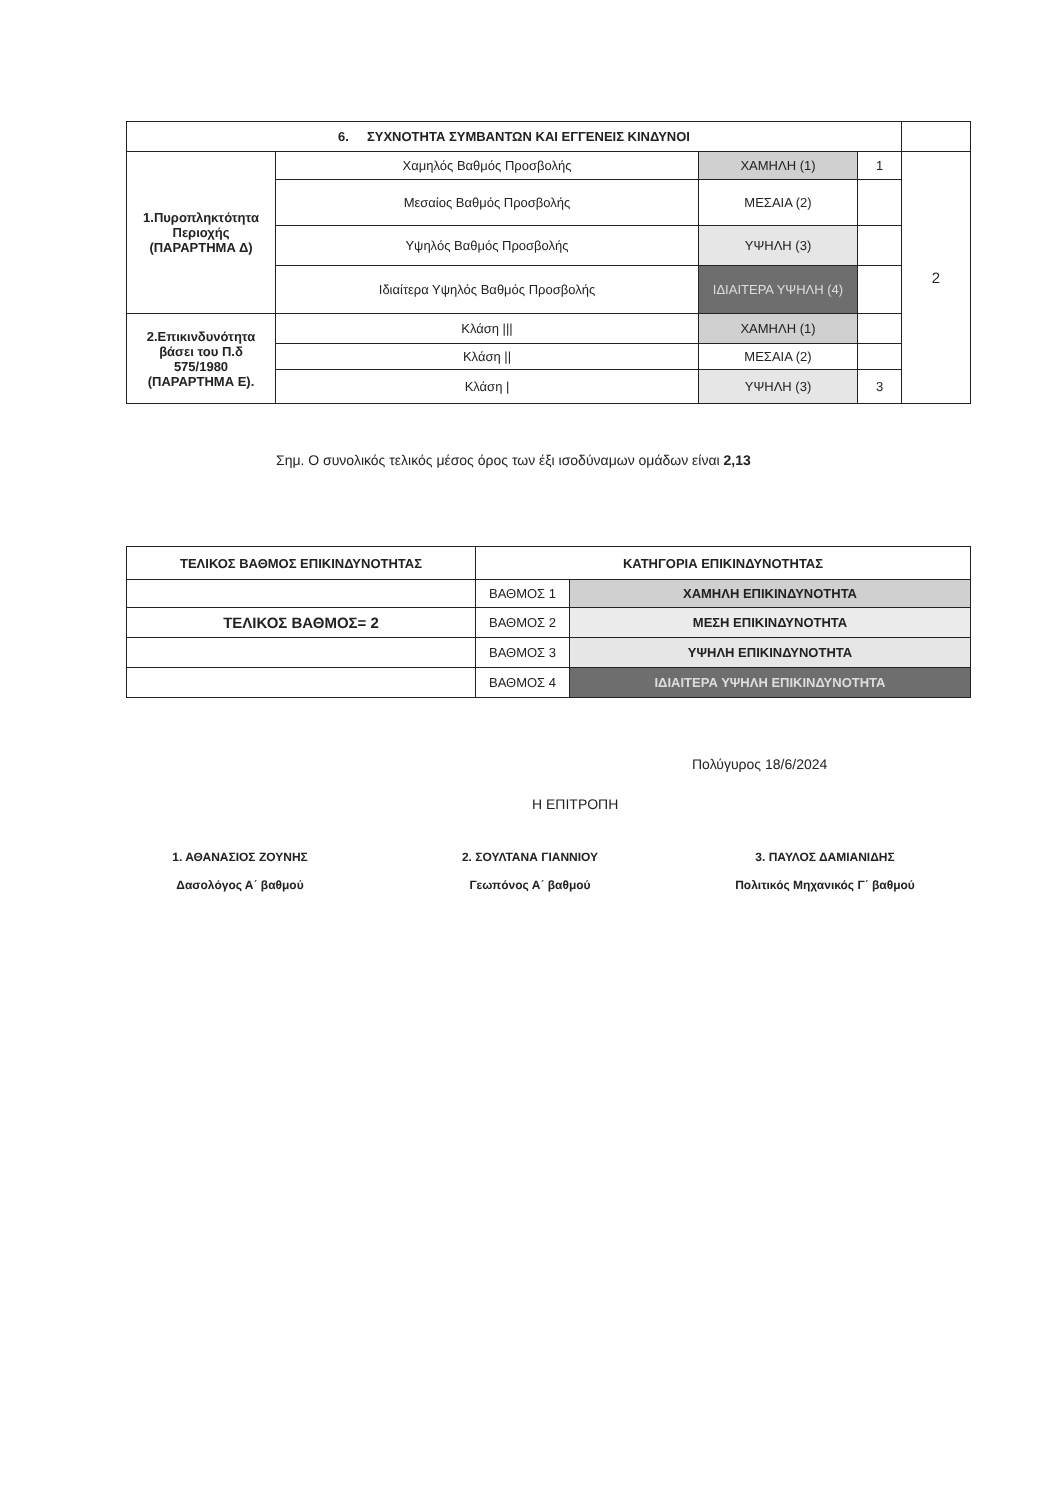| 6. ΣΥΧΝΟΤΗΤΑ ΣΥΜΒΑΝΤΩΝ ΚΑΙ ΕΓΓΕΝΕΙΣ ΚΙΝΔΥΝΟΙ | | | | |
| 1.Πυροπληκτότητα Περιοχής (ΠΑΡΑΡΤΗΜΑ Δ) | Χαμηλός Βαθμός Προσβολής | ΧΑΜΗΛΗ (1) | 1 | 2 |
| | Μεσαίος Βαθμός Προσβολής | ΜΕΣΑΙΑ (2) | | |
| | Υψηλός Βαθμός Προσβολής | ΥΨΗΛΗ (3) | | |
| | Ιδιαίτερα Υψηλός Βαθμός Προσβολής | ΙΔΙΑΙΤΕΡΑ ΥΨΗΛΗ (4) | | |
| 2.Επικινδυνότητα βάσει του Π.δ 575/1980 (ΠΑΡΑΡΤΗΜΑ Ε). | Κλάση /// | ΧΑΜΗΛΗ (1) | | |
| | Κλάση // | ΜΕΣΑΙΑ (2) | | |
| | Κλάση / | ΥΨΗΛΗ (3) | 3 | |
Σημ. Ο συνολικός τελικός μέσος όρος των έξι ισοδύναμων ομάδων είναι 2,13
| ΤΕΛΙΚΟΣ ΒΑΘΜΟΣ ΕΠΙΚΙΝΔΥΝΟΤΗΤΑΣ | ΚΑΤΗΓΟΡΙΑ ΕΠΙΚΙΝΔΥΝΟΤΗΤΑΣ | |
| | ΒΑΘΜΟΣ 1 | ΧΑΜΗΛΗ ΕΠΙΚΙΝΔΥΝΟΤΗΤΑ |
| ΤΕΛΙΚΟΣ ΒΑΘΜΟΣ= 2 | ΒΑΘΜΟΣ 2 | ΜΕΣΗ ΕΠΙΚΙΝΔΥΝΟΤΗΤΑ |
| | ΒΑΘΜΟΣ 3 | ΥΨΗΛΗ ΕΠΙΚΙΝΔΥΝΟΤΗΤΑ |
| | ΒΑΘΜΟΣ 4 | ΙΔΙΑΙΤΕΡΑ ΥΨΗΛΗ ΕΠΙΚΙΝΔΥΝΟΤΗΤΑ |
Πολύγυρος 18/6/2024
Η ΕΠΙΤΡΟΠΗ
1. ΑΘΑΝΑΣΙΟΣ ΖΟΥΝΗΣ
Δασολόγος Α΄ βαθμού
2. ΣΟΥΛΤΑΝΑ ΓΙΑΝΝΙΟΥ
Γεωπόνος Α΄ βαθμού
3. ΠΑΥΛΟΣ ΔΑΜΙΑΝΙΔΗΣ
Πολιτικός Μηχανικός Γ΄ βαθμού